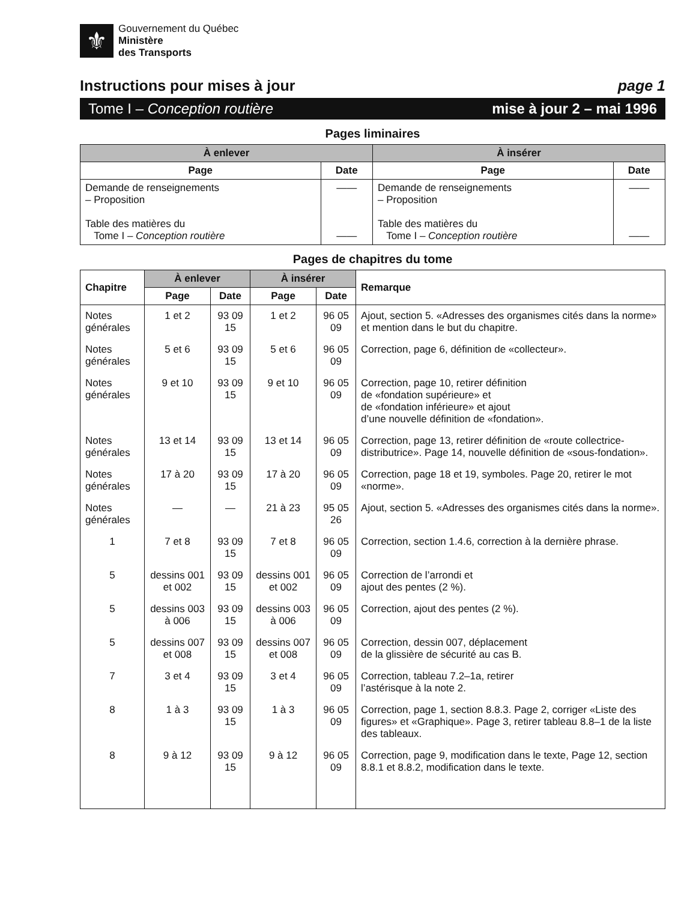⚜
Gouvernement du Québec
Ministère
des Transports
Instructions pour mises à jour page 1
Tome I – Conception routière mise à jour 2 – mai 1996
Pages liminaires
| À enlever | | À insérer | |
| --- | --- | --- | --- |
| Page | Date | Page | Date |
| Demande de renseignements – Proposition Table des matières du Tome I – Conception routière | —— —— | Demande de renseignements – Proposition Table des matières du Tome I – Conception routière | —— —— |
Pages de chapitres du tome
| Chapitre | À enlever | | À insérer | | Remarque |
| --- | --- | --- | --- | --- | --- |
| | Page | Date | Page | Date | |
| Notes générales | 1 et 2 | 93 09 15 | 1 et 2 | 96 05 09 | Ajout, section 5. «Adresses des organismes cités dans la norme» et mention dans le but du chapitre. |
| Notes générales | 5 et 6 | 93 09 15 | 5 et 6 | 96 05 09 | Correction, page 6, définition de «collecteur». |
| Notes générales | 9 et 10 | 93 09 15 | 9 et 10 | 96 05 09 | Correction, page 10, retirer définition de «fondation supérieure» et de «fondation inférieure» et ajout d’une nouvelle définition de «fondation». |
| Notes générales | 13 et 14 | 93 09 15 | 13 et 14 | 96 05 09 | Correction, page 13, retirer définition de «route collectrice-distributrice». Page 14, nouvelle définition de «sous-fondation». |
| Notes générales | 17 à 20 | 93 09 15 | 17 à 20 | 96 05 09 | Correction, page 18 et 19, symboles. Page 20, retirer le mot «norme». |
| Notes générales | — | — | 21 à 23 | 95 05 26 | Ajout, section 5. «Adresses des organismes cités dans la norme». |
| 1 | 7 et 8 | 93 09 15 | 7 et 8 | 96 05 09 | Correction, section 1.4.6, correction à la dernière phrase. |
| 5 | dessins 001 et 002 | 93 09 15 | dessins 001 et 002 | 96 05 09 | Correction de l’arrondi et ajout des pentes (2 %). |
| 5 | dessins 003 à 006 | 93 09 15 | dessins 003 à 006 | 96 05 09 | Correction, ajout des pentes (2 %). |
| 5 | dessins 007 et 008 | 93 09 15 | dessins 007 et 008 | 96 05 09 | Correction, dessin 007, déplacement de la glissière de sécurité au cas B. |
| 7 | 3 et 4 | 93 09 15 | 3 et 4 | 96 05 09 | Correction, tableau 7.2–1a, retirer l’astérisque à la note 2. |
| 8 | 1 à 3 | 93 09 15 | 1 à 3 | 96 05 09 | Correction, page 1, section 8.8.3. Page 2, corriger «Liste des figures» et «Graphique». Page 3, retirer tableau 8.8–1 de la liste des tableaux. |
| 8 | 9 à 12 | 93 09 15 | 9 à 12 | 96 05 09 | Correction, page 9, modification dans le texte, Page 12, section 8.8.1 et 8.8.2, modification dans le texte. |